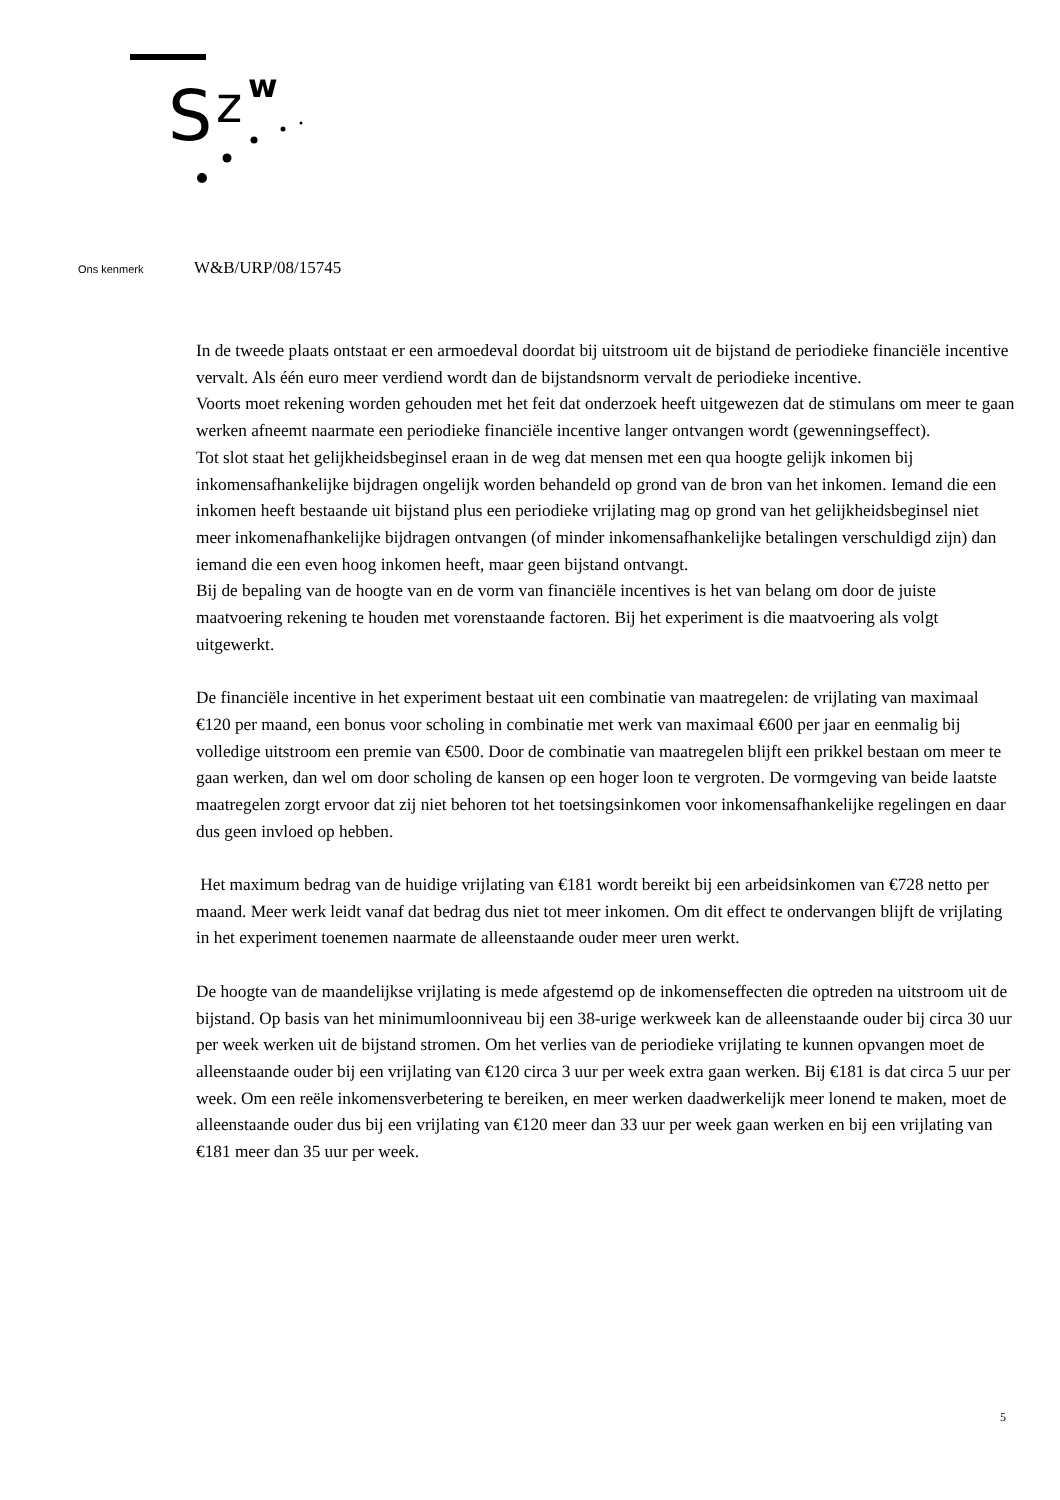S
z
w
Ons kenmerk W&B/URP/08/15745
In de tweede plaats ontstaat er een armoedeval doordat bij uitstroom uit de bijstand de periodieke financiële incentive vervalt. Als één euro meer verdiend wordt dan de bijstandsnorm vervalt de periodieke incentive.
Voorts moet rekening worden gehouden met het feit dat onderzoek heeft uitgewezen dat de stimulans om meer te gaan werken afneemt naarmate een periodieke financiële incentive langer ontvangen wordt (gewenningseffect).
Tot slot staat het gelijkheidsbeginsel eraan in de weg dat mensen met een qua hoogte gelijk inkomen bij inkomensafhankelijke bijdragen ongelijk worden behandeld op grond van de bron van het inkomen. Iemand die een inkomen heeft bestaande uit bijstand plus een periodieke vrijlating mag op grond van het gelijkheidsbeginsel niet meer inkomenafhankelijke bijdragen ontvangen (of minder inkomensafhankelijke betalingen verschuldigd zijn) dan iemand die een even hoog inkomen heeft, maar geen bijstand ontvangt.
Bij de bepaling van de hoogte van en de vorm van financiële incentives is het van belang om door de juiste maatvoering rekening te houden met vorenstaande factoren. Bij het experiment is die maatvoering als volgt uitgewerkt.
De financiële incentive in het experiment bestaat uit een combinatie van maatregelen: de vrijlating van maximaal €120 per maand, een bonus voor scholing in combinatie met werk van maximaal €600 per jaar en eenmalig bij volledige uitstroom een premie van €500. Door de combinatie van maatregelen blijft een prikkel bestaan om meer te gaan werken, dan wel om door scholing de kansen op een hoger loon te vergroten. De vormgeving van beide laatste maatregelen zorgt ervoor dat zij niet behoren tot het toetsingsinkomen voor inkomensafhankelijke regelingen en daar dus geen invloed op hebben.
Het maximum bedrag van de huidige vrijlating van €181 wordt bereikt bij een arbeidsinkomen van €728 netto per maand. Meer werk leidt vanaf dat bedrag dus niet tot meer inkomen. Om dit effect te ondervangen blijft de vrijlating in het experiment toenemen naarmate de alleenstaande ouder meer uren werkt.
De hoogte van de maandelijkse vrijlating is mede afgestemd op de inkomenseffecten die optreden na uitstroom uit de bijstand. Op basis van het minimumloonniveau bij een 38-urige werkweek kan de alleenstaande ouder bij circa 30 uur per week werken uit de bijstand stromen. Om het verlies van de periodieke vrijlating te kunnen opvangen moet de alleenstaande ouder bij een vrijlating van €120 circa 3 uur per week extra gaan werken. Bij €181 is dat circa 5 uur per week. Om een reële inkomensverbetering te bereiken, en meer werken daadwerkelijk meer lonend te maken, moet de alleenstaande ouder dus bij een vrijlating van €120 meer dan 33 uur per week gaan werken en bij een vrijlating van €181 meer dan 35 uur per week.
5